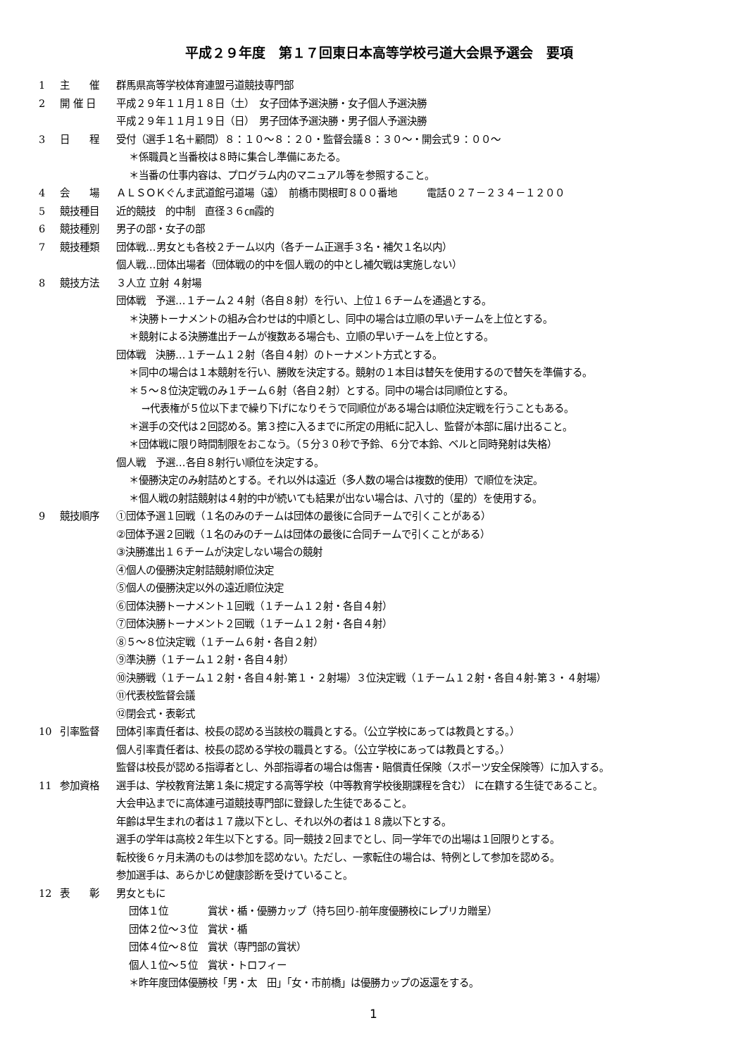平成２９年度　第１７回東日本高等学校弓道大会県予選会　要項
1 主　　催 群馬県高等学校体育連盟弓道競技専門部
2 開 催 日 平成２９年１１月１８日（土）　女子団体予選決勝・女子個人予選決勝
平成２９年１１月１９日（日）　男子団体予選決勝・男子個人予選決勝
3 日　　程 受付（選手１名＋顧問）８：１０～８：２０・監督会議８：３０～・開会式９：００～
＊係職員と当番校は８時に集合し準備にあたる。
＊当番の仕事内容は、プログラム内のマニュアル等を参照すること。
4 会　　場 ＡＬＳＯＫぐんま武道館弓道場（遠）　前橋市関根町８００番地　　　電話０２７－２３４－１２００
5 競技種目 近的競技　的中制　直径３６㎝霞的
6 競技種別 男子の部・女子の部
7 競技種類 団体戦…男女とも各校２チーム以内（各チーム正選手３名・補欠１名以内）
個人戦…団体出場者（団体戦の的中を個人戦の的中とし補欠戦は実施しない）
8 競技方法 ３人立 立射 ４射場
団体戦　予選…１チーム２４射（各自８射）を行い、上位１６チームを通過とする。
＊決勝トーナメントの組み合わせは的中順とし、同中の場合は立順の早いチームを上位とする。
＊競射による決勝進出チームが複数ある場合も、立順の早いチームを上位とする。
団体戦　決勝…１チーム１２射（各自４射）のトーナメント方式とする。
＊同中の場合は１本競射を行い、勝敗を決定する。競射の１本目は替矢を使用するので替矢を準備する。
＊５～８位決定戦のみ１チーム６射（各自２射）とする。同中の場合は同順位とする。
→代表権が５位以下まで繰り下げになりそうで同順位がある場合は順位決定戦を行うこともある。
＊選手の交代は２回認める。第３控に入るまでに所定の用紙に記入し、監督が本部に届け出ること。
＊団体戦に限り時間制限をおこなう。（５分３０秒で予鈴、６分で本鈴、ベルと同時発射は失格）
個人戦　予選…各自８射行い順位を決定する。
＊優勝決定のみ射詰めとする。それ以外は遠近（多人数の場合は複数的使用）で順位を決定。
＊個人戦の射詰競射は４射的中が続いても結果が出ない場合は、八寸的（星的）を使用する。
9 競技順序 ①団体予選１回戦（１名のみのチームは団体の最後に合同チームで引くことがある）
②団体予選２回戦（１名のみのチームは団体の最後に合同チームで引くことがある）
③決勝進出１６チームが決定しない場合の競射
④個人の優勝決定射詰競射順位決定
⑤個人の優勝決定以外の遠近順位決定
⑥団体決勝トーナメント１回戦（１チーム１２射・各自４射）
⑦団体決勝トーナメント２回戦（１チーム１２射・各自４射）
⑧５～８位決定戦（１チーム６射・各自２射）
⑨準決勝（１チーム１２射・各自４射）
⑩決勝戦（１チーム１２射・各自４射-第１・２射場）３位決定戦（１チーム１２射・各自４射-第３・４射場）
⑪代表校監督会議
⑫閉会式・表彰式
10 引率監督 団体引率責任者は、校長の認める当該校の職員とする。（公立学校にあっては教員とする。）
個人引率責任者は、校長の認める学校の職員とする。（公立学校にあっては教員とする。）
監督は校長が認める指導者とし、外部指導者の場合は傷害・賠償責任保険（スポーツ安全保険等）に加入する。
11 参加資格 選手は、学校教育法第１条に規定する高等学校（中等教育学校後期課程を含む） に在籍する生徒であること。
大会申込までに高体連弓道競技専門部に登録した生徒であること。
年齢は早生まれの者は１７歳以下とし、それ以外の者は１８歳以下とする。
選手の学年は高校２年生以下とする。同一競技２回までとし、同一学年での出場は１回限りとする。
転校後６ヶ月未満のものは参加を認めない。ただし、一家転住の場合は、特例として参加を認める。
参加選手は、あらかじめ健康診断を受けていること。
12 表　　彰 男女ともに
団体１位　　　　賞状・楯・優勝カップ（持ち回り-前年度優勝校にレプリカ贈呈）
団体２位～３位　賞状・楯
団体４位～８位　賞状（専門部の賞状）
個人１位～５位　賞状・トロフィー
＊昨年度団体優勝校「男・太　田」「女・市前橋」は優勝カップの返還をする。
1